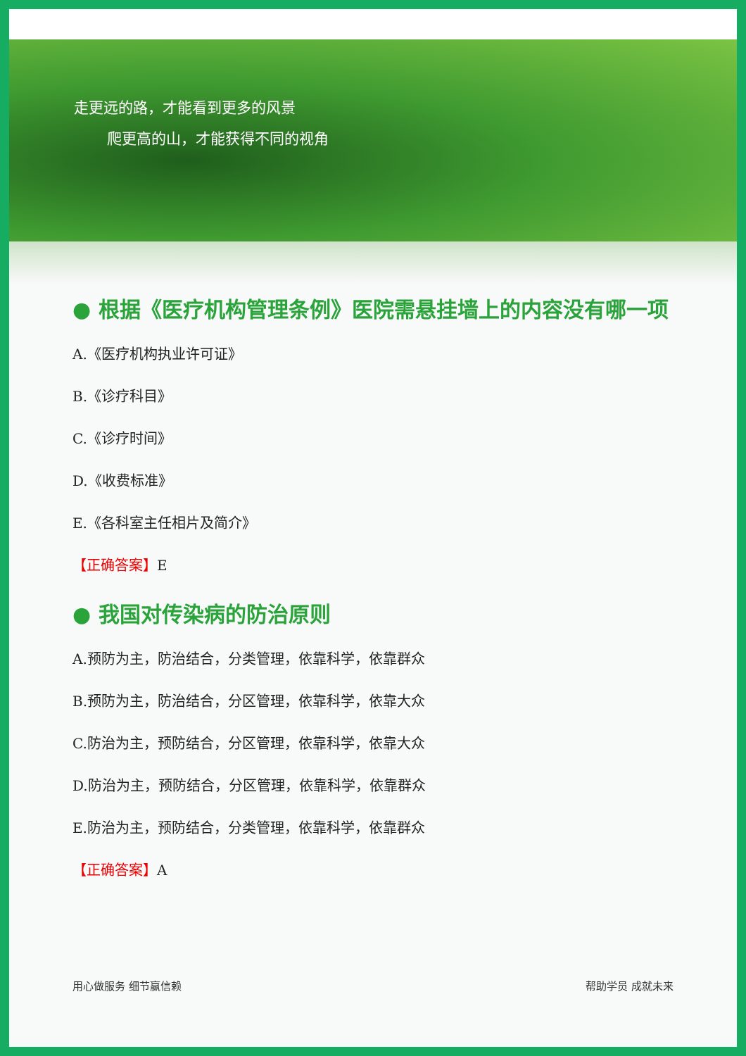走更远的路，才能看到更多的风景
爬更高的山，才能获得不同的视角
● 根据《医疗机构管理条例》医院需悬挂墙上的内容没有哪一项
A.《医疗机构执业许可证》
B.《诊疗科目》
C.《诊疗时间》
D.《收费标准》
E.《各科室主任相片及简介》
【正确答案】E
● 我国对传染病的防治原则
A.预防为主，防治结合，分类管理，依靠科学，依靠群众
B.预防为主，防治结合，分区管理，依靠科学，依靠大众
C.防治为主，预防结合，分区管理，依靠科学，依靠大众
D.防治为主，预防结合，分区管理，依靠科学，依靠群众
E.防治为主，预防结合，分类管理，依靠科学，依靠群众
【正确答案】A
用心做服务 细节赢信赖 帮助学员 成就未来